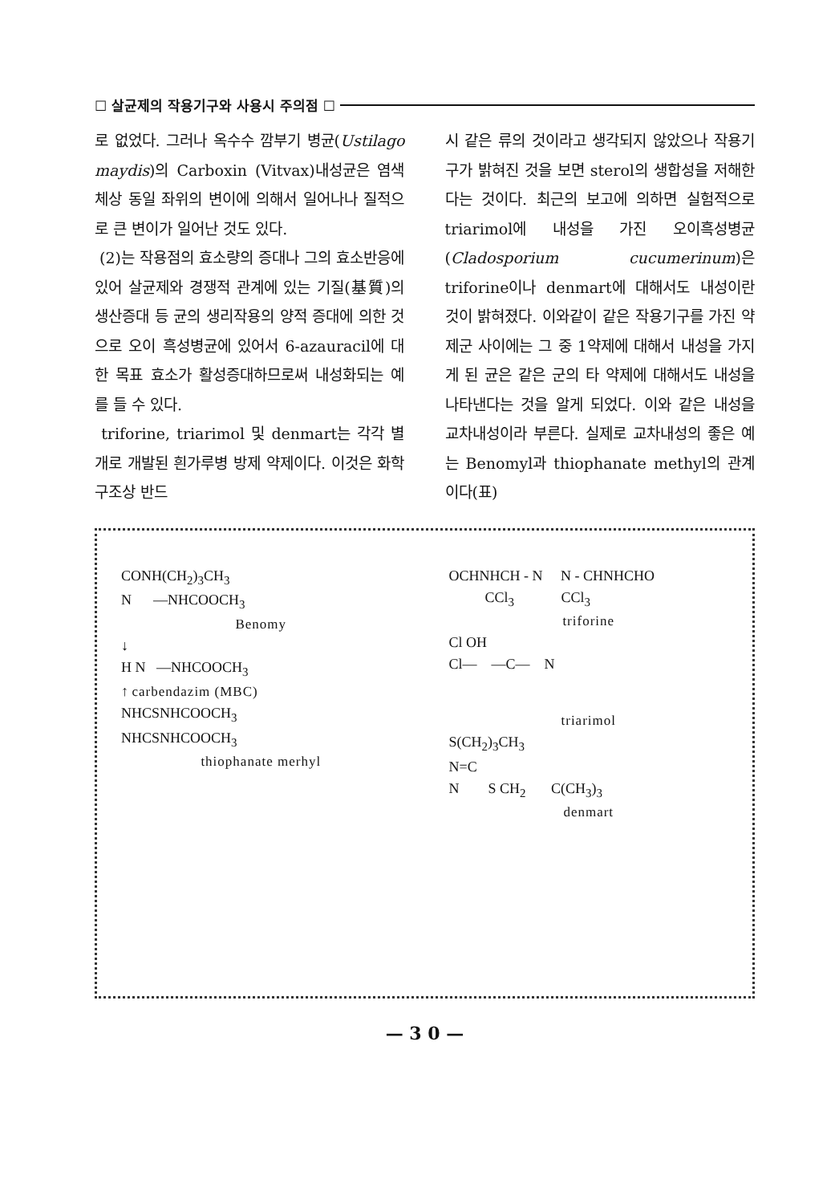☐ 살균제의 작용기구와 사용시 주의점 ☐
로 없었다. 그러나 옥수수 깜부기 병균(Ustilago maydis)의 Carboxin (Vitvax)내성균은 염색체상 동일 좌위의 변이에 의해서 일어나나 질적으로 큰 변이가 일어난 것도 있다.
(2)는 작용점의 효소량의 증대나 그의 효소반응에 있어 살균제와 경쟁적 관계에 있는 기질(基質)의 생산증대 등 균의 생리작용의 양적 증대에 의한 것으로 오이 흑성병균에 있어서 6-azauracil에 대한 목표 효소가 활성증대하므로써 내성화되는 예를 들 수 있다.
triforine, triarimol 및 denmart는 각각 별개로 개발된 흰가루병 방제 약제이다. 이것은 화학구조상 반드
시 같은 류의 것이라고 생각되지 않았으나 작용기구가 밝혀진 것을 보면 sterol의 생합성을 저해한다는 것이다. 최근의 보고에 의하면 실험적으로 triarimol에 내성을 가진 오이흑성병균(Cladosporium cucumerinum)은 triforine이나 denmart에 대해서도 내성이란 것이 밝혀졌다. 이와같이 같은 작용기구를 가진 약제군 사이에는 그 중 1약제에 대해서 내성을 가지게 된 균은 같은 군의 타 약제에 대해서도 내성을 나타낸다는 것을 알게 되었다. 이와 같은 내성을 교차내성이라 부른다. 실제로 교차내성의 좋은 예는 Benomyl과 thiophanate methyl의 관계이다(표)
CONH(CH<sub>2</sub>)<sub>3</sub>CH<sub>3</sub>
N —NHCOOCH<sub>3</sub>
Benomy
↓
H N —NHCOOCH<sub>3</sub>
↑ carbendazim (MBC)
NHCSNHCOOCH<sub>3</sub>
NHCSNHCOOCH<sub>3</sub>
thiophanate merhyl
OCHNHCH - N N - CHNHCHO
CCl<sub>3</sub> CCl<sub>3</sub>
triforine
Cl OH
Cl— —C— N
triarimol
S(CH<sub>2</sub>)<sub>3</sub>CH<sub>3</sub>
N=C
N S CH<sub>2</sub> C(CH<sub>3</sub>)<sub>3</sub>
denmart
— 3 0 —